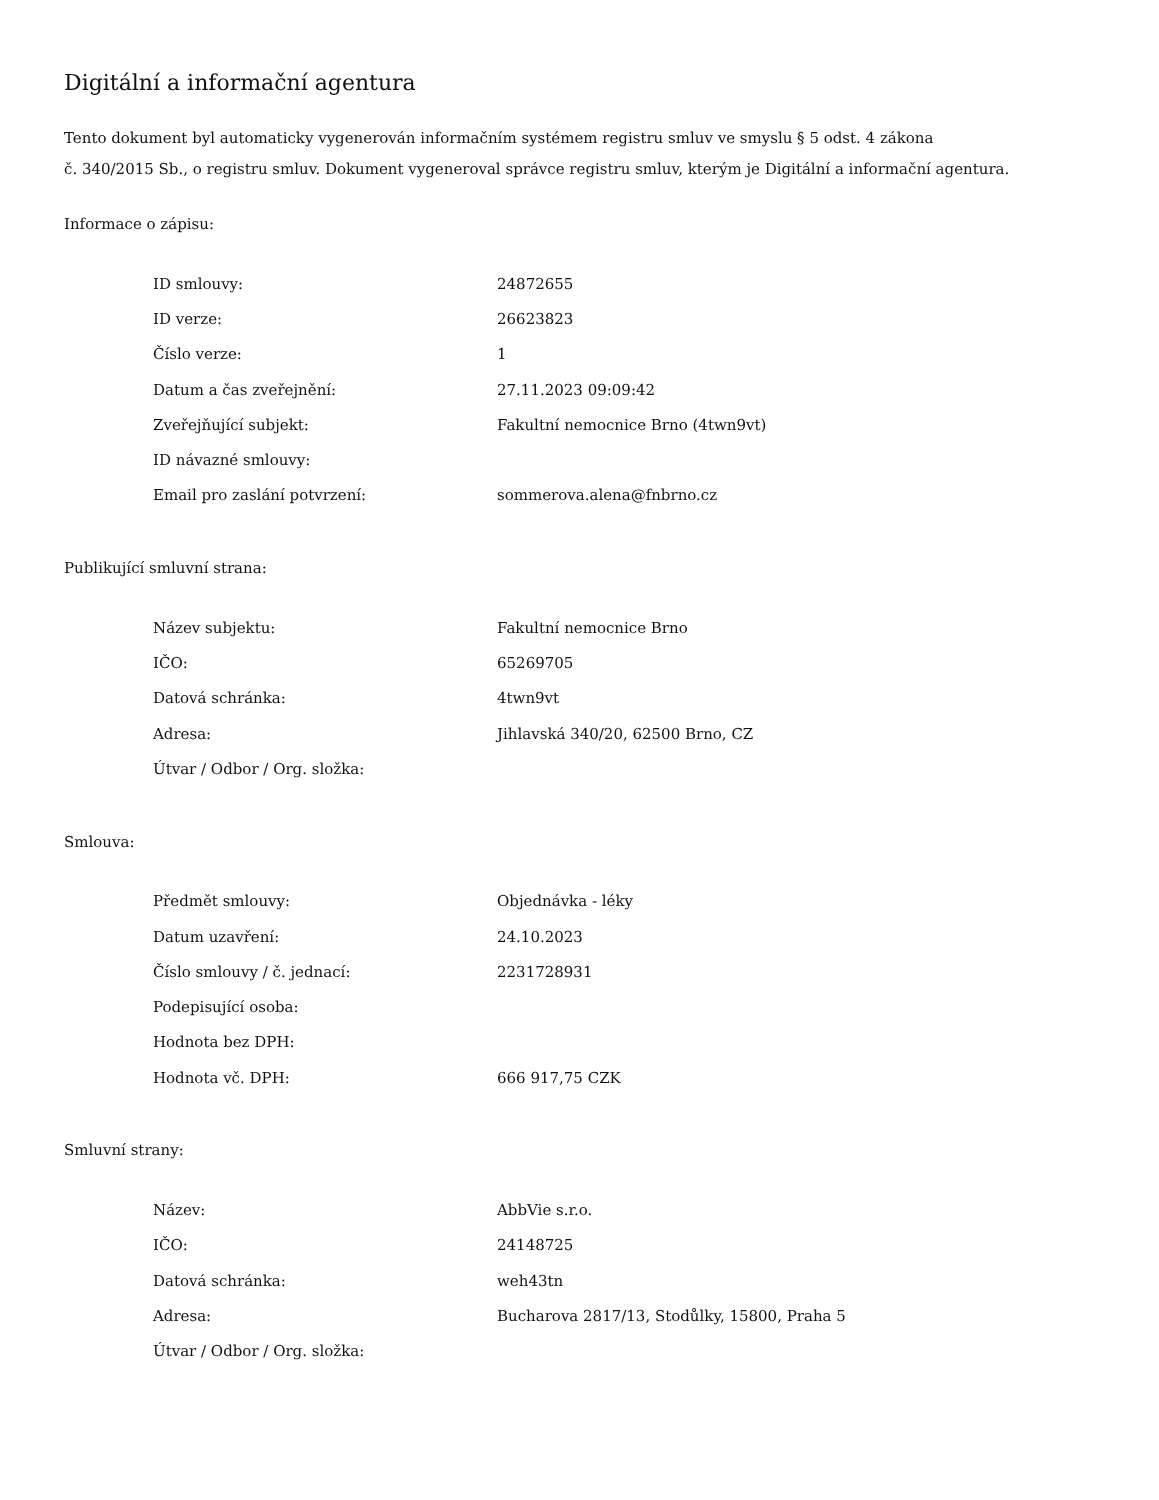Digitální a informační agentura
Tento dokument byl automaticky vygenerován informačním systémem registru smluv ve smyslu § 5 odst. 4 zákona
č. 340/2015 Sb., o registru smluv. Dokument vygeneroval správce registru smluv, kterým je Digitální a informační agentura.
Informace o zápisu:
| ID smlouvy: | 24872655 |
| ID verze: | 26623823 |
| Číslo verze: | 1 |
| Datum a čas zveřejnění: | 27.11.2023 09:09:42 |
| Zveřejňující subjekt: | Fakultní nemocnice Brno (4twn9vt) |
| ID návazné smlouvy: | |
| Email pro zaslání potvrzení: | sommerova.alena@fnbrno.cz |
Publikující smluvní strana:
| Název subjektu: | Fakultní nemocnice Brno |
| IČO: | 65269705 |
| Datová schránka: | 4twn9vt |
| Adresa: | Jihlavská 340/20, 62500 Brno, CZ |
| Útvar / Odbor / Org. složka: | |
Smlouva:
| Předmět smlouvy: | Objednávka - léky |
| Datum uzavření: | 24.10.2023 |
| Číslo smlouvy / č. jednací: | 2231728931 |
| Podepisující osoba: | |
| Hodnota bez DPH: | |
| Hodnota vč. DPH: | 666 917,75 CZK |
Smluvní strany:
| Název: | AbbVie s.r.o. |
| IČO: | 24148725 |
| Datová schránka: | weh43tn |
| Adresa: | Bucharova 2817/13, Stodůlky, 15800, Praha 5 |
| Útvar / Odbor / Org. složka: | |